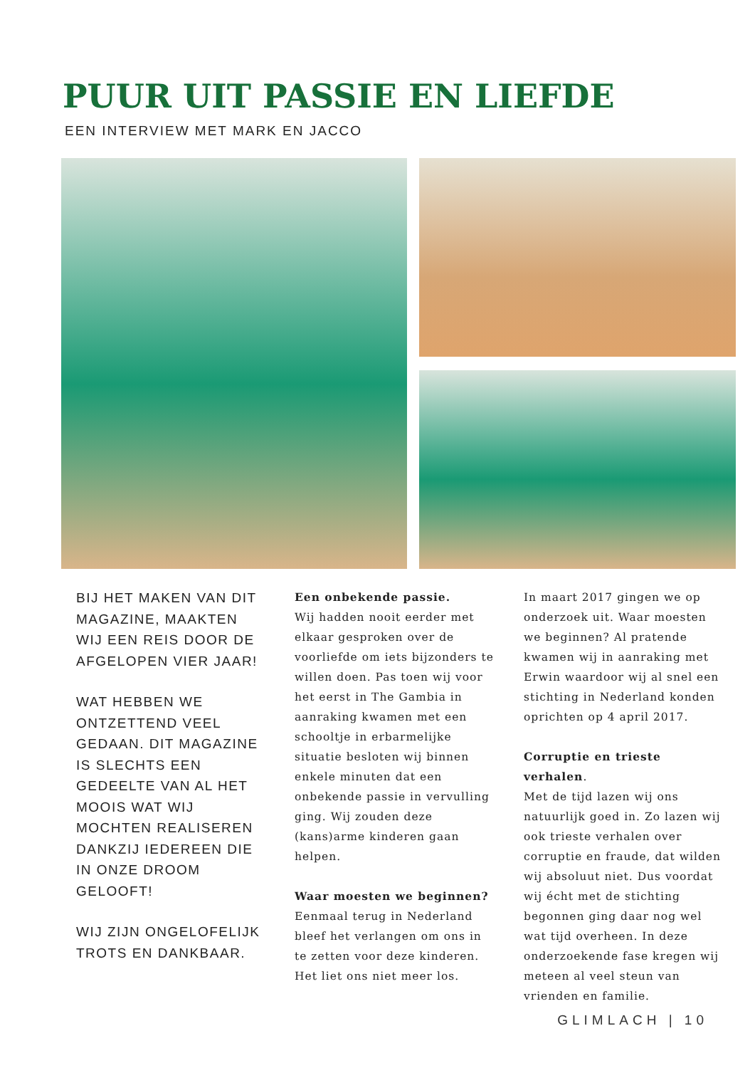PUUR UIT PASSIE EN LIEFDE
EEN INTERVIEW MET MARK EN JACCO
BIJ HET MAKEN VAN DIT MAGAZINE, MAAKTEN WIJ EEN REIS DOOR DE AFGELOPEN VIER JAAR!
WAT HEBBEN WE ONTZETTEND VEEL GEDAAN. DIT MAGAZINE IS SLECHTS EEN GEDEELTE VAN AL HET MOOIS WAT WIJ MOCHTEN REALISEREN DANKZIJ IEDEREEN DIE IN ONZE DROOM GELOOFT!
WIJ ZIJN ONGELOFELIJK TROTS EN DANKBAAR.
Een onbekende passie.
Wij hadden nooit eerder met elkaar gesproken over de voorliefde om iets bijzonders te willen doen. Pas toen wij voor het eerst in The Gambia in aanraking kwamen met een schooltje in erbarmelijke situatie besloten wij binnen enkele minuten dat een onbekende passie in vervulling ging. Wij zouden deze (kans)arme kinderen gaan helpen.
Waar moesten we beginnen?
Eenmaal terug in Nederland bleef het verlangen om ons in te zetten voor deze kinderen. Het liet ons niet meer los.
In maart 2017 gingen we op onderzoek uit. Waar moesten we beginnen? Al pratende kwamen wij in aanraking met Erwin waardoor wij al snel een stichting in Nederland konden oprichten op 4 april 2017.
Corruptie en trieste verhalen.
Met de tijd lazen wij ons natuurlijk goed in. Zo lazen wij ook trieste verhalen over corruptie en fraude, dat wilden wij absoluut niet. Dus voordat wij écht met de stichting begonnen ging daar nog wel wat tijd overheen. In deze onderzoekende fase kregen wij meteen al veel steun van vrienden en familie.
GLIMLACH | 10